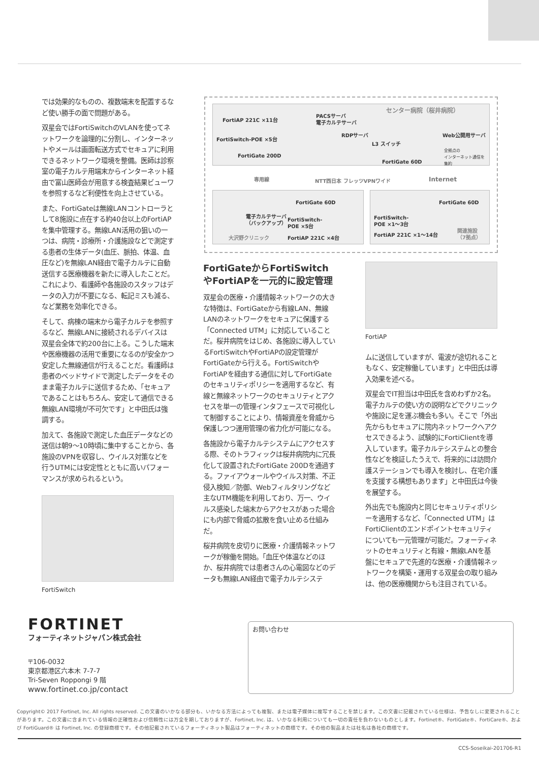センター病院（桜井病院）
FortiAP 221C ×11台
PACSサーバ
電子カルテサーバ
FortiSwitch-POE ×5台
RDPサーバ Web公開用サーバ
L3 スイッチ
全拠点の
インターネット通信を
集約
FortiGate 200D
FortiGate 60D
専用線 NTT西日本 フレッツVPNワイド Internet
FortiGate 60D
電子カルテサーバ
（バックアップ）
FortiSwitch-
POE ×5台
大沢野クリニック FortiAP 221C ×4台
FortiGate 60D
FortiSwitch-
POE ×1〜3台
FortiAP 221C ×1〜14台
関連施設
（7拠点）
では効果的なものの、複数端末を配置するなど使い勝手の面で問題がある。
双星会ではFortiSwitchのVLANを使ってネットワークを論理的に分割し、インターネットやメールは画面転送方式でセキュアに利用できるネットワーク環境を整備。医師は診察室の電子カルテ用端末からインターネット経由で富山医師会が用意する検査結果ビューワを参照するなど利便性を向上させている。
また、FortiGateは無線LANコントローラとして8施設に点在する約40台以上のFortiAPを集中管理する。無線LAN活用の狙いの一つは、病院・診療所・介護施設などで測定する患者の生体データ(血圧、脈拍、体温、血圧など)を無線LAN経由で電子カルテに自動送信する医療機器を新たに導入したことだ。これにより、看護師や各施設のスタッフはデータの入力が不要になる、転記ミスも減る、など業務を効率化できる。
そして、病棟の端末から電子カルテを参照するなど、無線LANに接続されるデバイスは双星会全体で約200台に上る。こうした端末や医療機器の活用で重要になるのが安全かつ安定した無線通信が行えることだ。看護師は患者のベッドサイドで測定したデータをそのまま電子カルテに送信するため、「セキュアであることはもちろん、安定して通信できる無線LAN環境が不可欠です」と中田氏は強調する。
加えて、各施設で測定した血圧データなどの送信は朝9〜10時頃に集中することから、各施設のVPNを収容し、ウイルス対策などを行うUTMには安定性とともに高いパフォーマンスが求められるという。
FortiSwitch
FortiGateからFortiSwitchやFortiAPを一元的に設定管理
双星会の医療・介護情報ネットワークの大きな特徴は、FortiGateから有線LAN、無線LANのネットワークをセキュアに保護する「Connected UTM」に対応していることだ。桜井病院をはじめ、各施設に導入しているFortiSwitchやFortiAPの設定管理がFortiGateから行える。FortiSwitchやFortiAPを経由する通信に対してFortiGateのセキュリティポリシーを適用するなど、有線と無線ネットワークのセキュリティとアクセスを単一の管理インタフェースで可視化して制御することにより、情報資産を脅威から保護しつつ運用管理の省力化が可能になる。
各施設から電子カルテシステムにアクセスする際、そのトラフィックは桜井病院内に冗長化して設置されたFortiGate 200Dを通過する。ファイアウォールやウイルス対策、不正侵入検知／防御、Webフィルタリングなど主なUTM機能を利用しており、万一、ウイルス感染した端末からアクセスがあった場合にも内部で脅威の拡散を食い止める仕組みだ。
桜井病院を皮切りに医療・介護情報ネットワークが稼働を開始。「血圧や体温などのほか、桜井病院では患者さんの心電図などのデータも無線LAN経由で電子カルテシステ
FortiAP
ムに送信していますが、電波が途切れることもなく、安定稼働しています」と中田氏は導入効果を述べる。
双星会でIT担当は中田氏を含めわずか2名。電子カルテの使い方の説明などでクリニックや施設に足を運ぶ機会も多い。そこで「外出先からもセキュアに院内ネットワークへアクセスできるよう、試験的にFortiClientを導入しています。電子カルテシステムとの整合性などを検証したうえで、将来的には訪問介護ステーションでも導入を検討し、在宅介護を支援する構想もあります」と中田氏は今後を展望する。
外出先でも施設内と同じセキュリティポリシーを適用するなど、「Connected UTM」はFortiClientのエンドポイントセキュリティについても一元管理が可能だ。フォーティネットのセキュリティと有線・無線LANを基盤にセキュアで先進的な医療・介護情報ネットワークを構築・運用する双星会の取り組みは、他の医療機関からも注目されている。
FORTINET
フォーティネットジャパン株式会社
〒106-0032
東京都港区六本木 7-7-7
Tri-Seven Roppongi 9 階
www.fortinet.co.jp/contact
お問い合わせ
Copyright© 2017 Fortinet, Inc. All rights reserved. この文書のいかなる部分も、いかなる方法によっても複製、または電子媒体に複写することを禁じます。この文書に記載されている仕様は、予告なしに変更されることがあります。この文書に含まれている情報の正確性および信頼性には万全を期しておりますが、Fortinet, Inc. は、いかなる利用についても一切の責任を負わないものとします。Fortinet®、FortiGate®、FortiCare®、および FortiGuard® は Fortinet, Inc. の登録商標です。その他記載されているフォーティネット製品はフォーティネットの商標です。その他の製品または社名は各社の商標です。
CCS-Soseikai-201706-R1